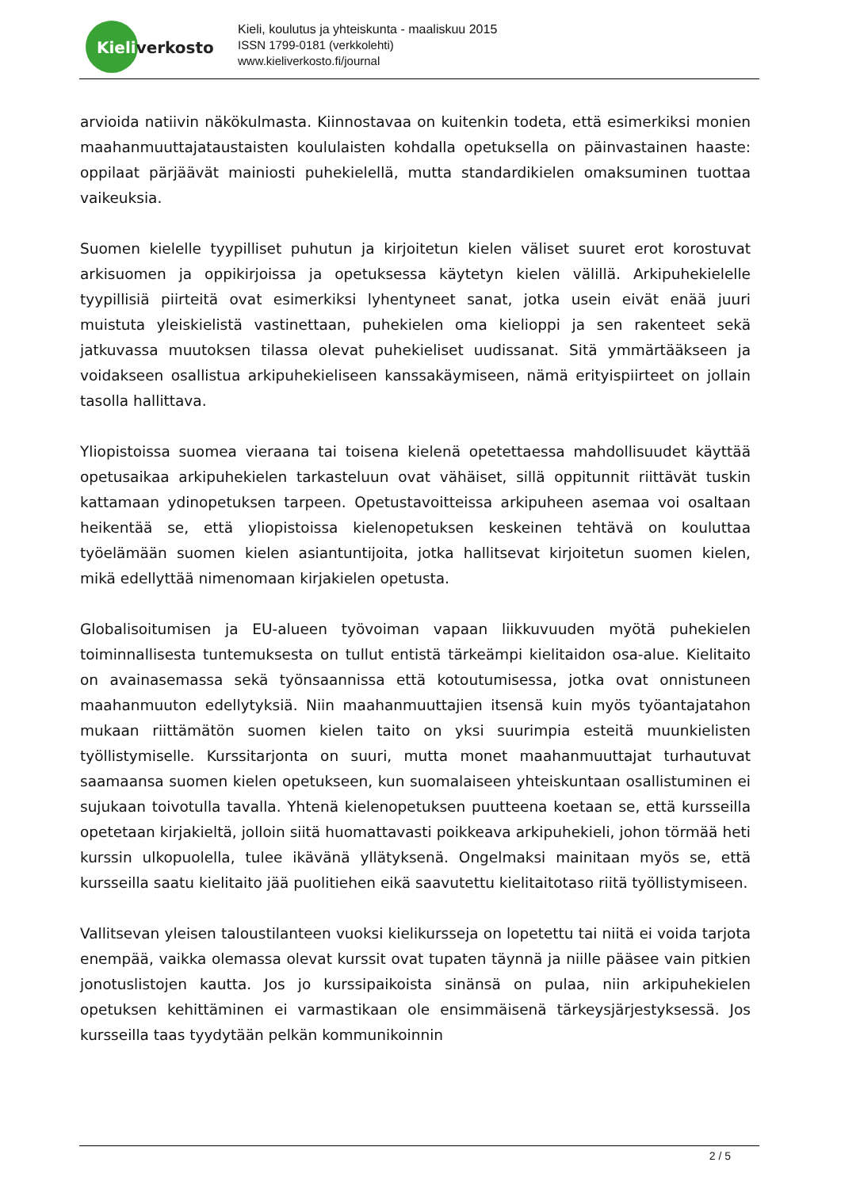Kieliverkosto
Kieli, koulutus ja yhteiskunta - maaliskuu 2015
ISSN 1799-0181 (verkkolehti)
www.kieliverkosto.fi/journal
arvioida natiivin näkökulmasta. Kiinnostavaa on kuitenkin todeta, että esimerkiksi monien maahanmuuttajataustaisten koululaisten kohdalla opetuksella on päinvastainen haaste: oppilaat pärjäävät mainiosti puhekielellä, mutta standardikielen omaksuminen tuottaa vaikeuksia.
Suomen kielelle tyypilliset puhutun ja kirjoitetun kielen väliset suuret erot korostuvat arkisuomen ja oppikirjoissa ja opetuksessa käytetyn kielen välillä. Arkipuhekielelle tyypillisiä piirteitä ovat esimerkiksi lyhentyneet sanat, jotka usein eivät enää juuri muistuta yleiskielistä vastinettaan, puhekielen oma kielioppi ja sen rakenteet sekä jatkuvassa muutoksen tilassa olevat puhekieliset uudissanat. Sitä ymmärtääkseen ja voidakseen osallistua arkipuhekieliseen kanssakäymiseen, nämä erityispiirteet on jollain tasolla hallittava.
Yliopistoissa suomea vieraana tai toisena kielenä opetettaessa mahdollisuudet käyttää opetusaikaa arkipuhekielen tarkasteluun ovat vähäiset, sillä oppitunnit riittävät tuskin kattamaan ydinopetuksen tarpeen. Opetustavoitteissa arkipuheen asemaa voi osaltaan heikentää se, että yliopistoissa kielenopetuksen keskeinen tehtävä on kouluttaa työelämään suomen kielen asiantuntijoita, jotka hallitsevat kirjoitetun suomen kielen, mikä edellyttää nimenomaan kirjakielen opetusta.
Globalisoitumisen ja EU-alueen työvoiman vapaan liikkuvuuden myötä puhekielen toiminnallisesta tuntemuksesta on tullut entistä tärkeämpi kielitaidon osa-alue. Kielitaito on avainasemassa sekä työnsaannissa että kotoutumisessa, jotka ovat onnistuneen maahanmuuton edellytyksiä. Niin maahanmuuttajien itsensä kuin myös työantajatahon mukaan riittämätön suomen kielen taito on yksi suurimpia esteitä muunkielisten työllistymiselle. Kurssitarjonta on suuri, mutta monet maahanmuuttajat turhautuvat saamaansa suomen kielen opetukseen, kun suomalaiseen yhteiskuntaan osallistuminen ei sujukaan toivotulla tavalla. Yhtenä kielenopetuksen puutteena koetaan se, että kursseilla opetetaan kirjakieltä, jolloin siitä huomattavasti poikkeava arkipuhekieli, johon törmää heti kurssin ulkopuolella, tulee ikävänä yllätyksenä. Ongelmaksi mainitaan myös se, että kursseilla saatu kielitaito jää puolitiehen eikä saavutettu kielitaitotaso riitä työllistymiseen.
Vallitsevan yleisen taloustilanteen vuoksi kielikursseja on lopetettu tai niitä ei voida tarjota enempää, vaikka olemassa olevat kurssit ovat tupaten täynnä ja niille pääsee vain pitkien jonotuslistojen kautta. Jos jo kurssipaikoista sinänsä on pulaa, niin arkipuhekielen opetuksen kehittäminen ei varmastikaan ole ensimmäisenä tärkeysjärjestyksessä. Jos kursseilla taas tyydytään pelkän kommunikoinnin
2 / 5